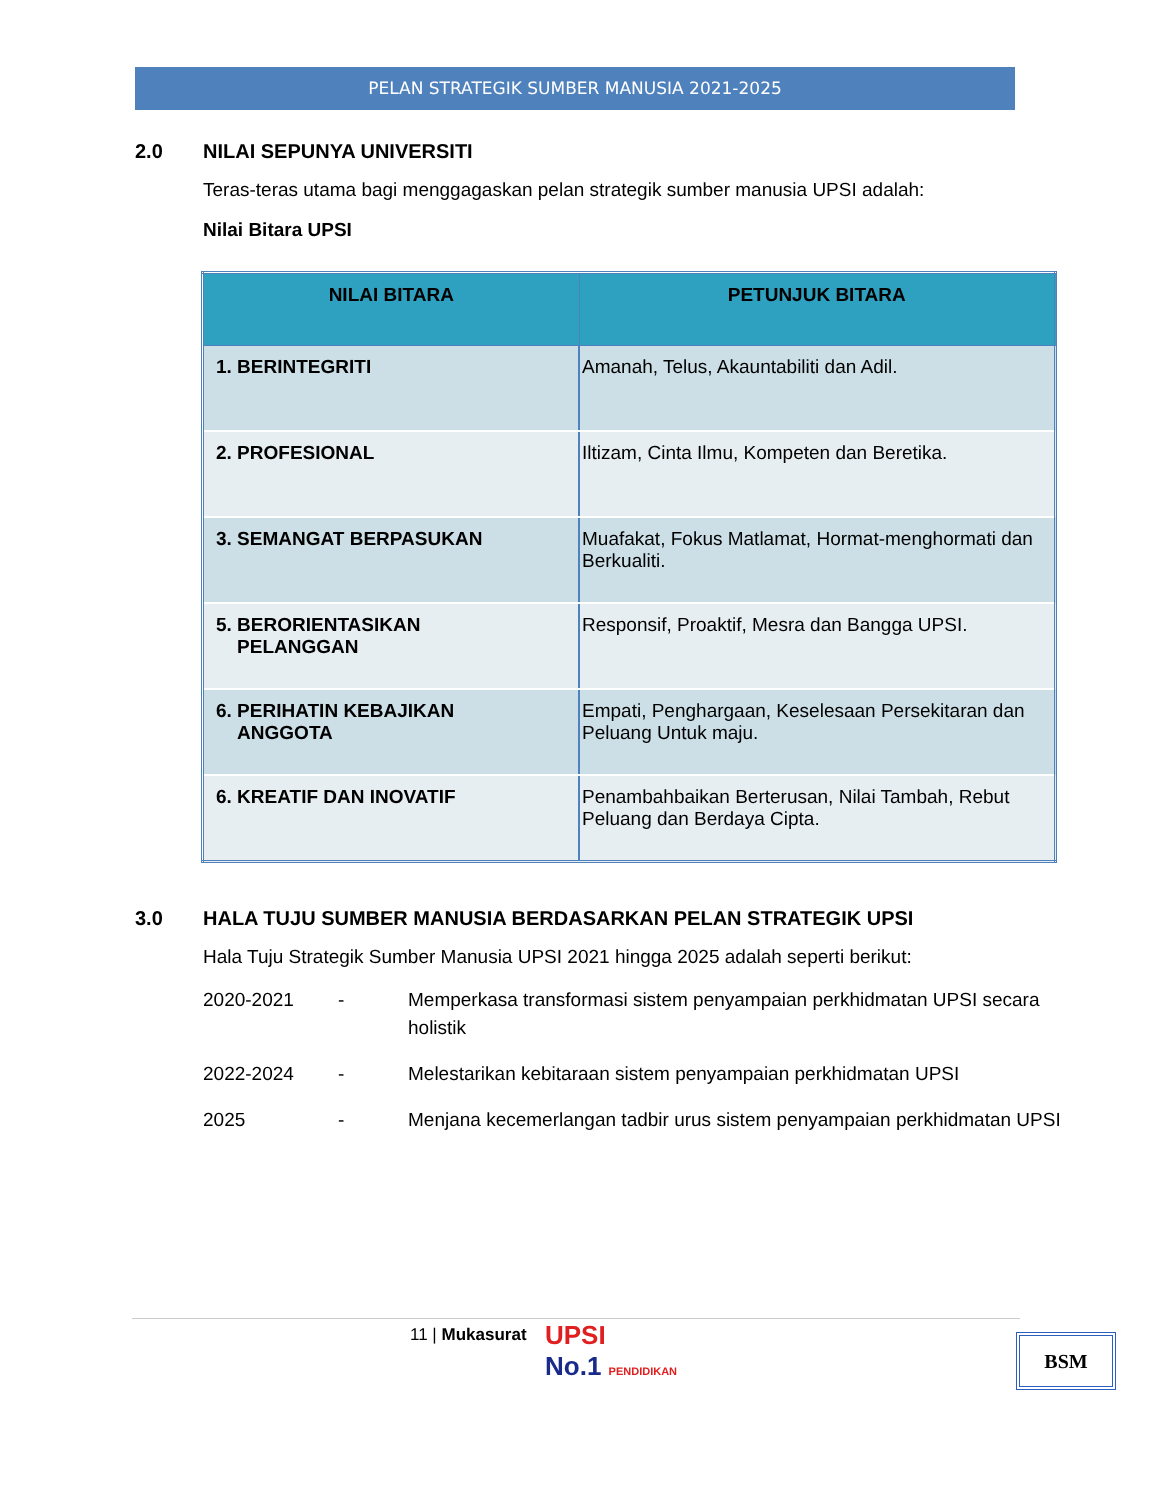PELAN STRATEGIK SUMBER MANUSIA 2021-2025
2.0 NILAI SEPUNYA UNIVERSITI
Teras-teras utama bagi menggagaskan pelan strategik sumber manusia UPSI adalah:
Nilai Bitara UPSI
| NILAI BITARA | PETUNJUK BITARA |
| --- | --- |
| 1. BERINTEGRITI | Amanah, Telus, Akauntabiliti dan Adil. |
| 2. PROFESIONAL | Iltizam, Cinta Ilmu, Kompeten dan Beretika. |
| 3. SEMANGAT BERPASUKAN | Muafakat, Fokus Matlamat, Hormat-menghormati dan Berkualiti. |
| 5. BERORIENTASIKAN PELANGGAN | Responsif, Proaktif, Mesra dan Bangga UPSI. |
| 6. PERIHATIN KEBAJIKAN ANGGOTA | Empati, Penghargaan, Keselesaan Persekitaran dan Peluang Untuk maju. |
| 6. KREATIF DAN INOVATIF | Penambahbaikan Berterusan, Nilai Tambah, Rebut Peluang dan Berdaya Cipta. |
3.0 HALA TUJU SUMBER MANUSIA BERDASARKAN PELAN STRATEGIK UPSI
Hala Tuju Strategik Sumber Manusia UPSI 2021 hingga 2025 adalah seperti berikut:
2020-2021
-
Memperkasa transformasi sistem penyampaian perkhidmatan UPSI secara holistik
2022-2024
-
Melestarikan kebitaraan sistem penyampaian perkhidmatan UPSI
2025
-
Menjana kecemerlangan tadbir urus sistem penyampaian perkhidmatan UPSI
11 | Mukasurat
UPSI
No.1 PENDIDIKAN
BSM